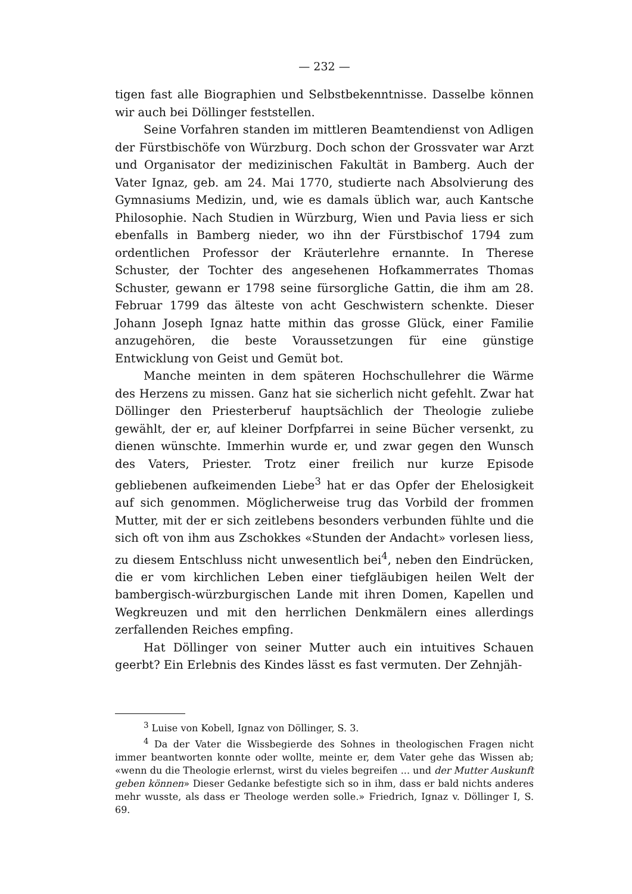— 232 —
tigen fast alle Biographien und Selbstbekenntnisse. Dasselbe können wir auch bei Döllinger feststellen.
Seine Vorfahren standen im mittleren Beamtendienst von Adligen der Fürstbischöfe von Würzburg. Doch schon der Grossvater war Arzt und Organisator der medizinischen Fakultät in Bamberg. Auch der Vater Ignaz, geb. am 24. Mai 1770, studierte nach Absolvierung des Gymnasiums Medizin, und, wie es damals üblich war, auch Kantsche Philosophie. Nach Studien in Würzburg, Wien und Pavia liess er sich ebenfalls in Bamberg nieder, wo ihn der Fürstbischof 1794 zum ordentlichen Professor der Kräuterlehre ernannte. In Therese Schuster, der Tochter des angesehenen Hofkammerrates Thomas Schuster, gewann er 1798 seine fürsorgliche Gattin, die ihm am 28. Februar 1799 das älteste von acht Geschwistern schenkte. Dieser Johann Joseph Ignaz hatte mithin das grosse Glück, einer Familie anzugehören, die beste Voraussetzungen für eine günstige Entwicklung von Geist und Gemüt bot.
Manche meinten in dem späteren Hochschullehrer die Wärme des Herzens zu missen. Ganz hat sie sicherlich nicht gefehlt. Zwar hat Döllinger den Priesterberuf hauptsächlich der Theologie zuliebe gewählt, der er, auf kleiner Dorfpfarrei in seine Bücher versenkt, zu dienen wünschte. Immerhin wurde er, und zwar gegen den Wunsch des Vaters, Priester. Trotz einer freilich nur kurze Episode gebliebenen aufkeimenden Liebe<sup>3</sup> hat er das Opfer der Ehelosigkeit auf sich genommen. Möglicherweise trug das Vorbild der frommen Mutter, mit der er sich zeitlebens besonders verbunden fühlte und die sich oft von ihm aus Zschokkes «Stunden der Andacht» vorlesen liess, zu diesem Entschluss nicht unwesentlich bei<sup>4</sup>, neben den Eindrücken, die er vom kirchlichen Leben einer tiefgläubigen heilen Welt der bambergisch-würzburgischen Lande mit ihren Domen, Kapellen und Wegkreuzen und mit den herrlichen Denkmälern eines allerdings zerfallenden Reiches empfing.
Hat Döllinger von seiner Mutter auch ein intuitives Schauen geerbt? Ein Erlebnis des Kindes lässt es fast vermuten. Der Zehnjäh-
<sup>3</sup> Luise von Kobell, Ignaz von Döllinger, S. 3.
<sup>4</sup> Da der Vater die Wissbegierde des Sohnes in theologischen Fragen nicht immer beantworten konnte oder wollte, meinte er, dem Vater gehe das Wissen ab; «wenn du die Theologie erlernst, wirst du vieles begreifen ... und der Mutter Auskunft geben können» Dieser Gedanke befestigte sich so in ihm, dass er bald nichts anderes mehr wusste, als dass er Theologe werden solle.» Friedrich, Ignaz v. Döllinger I, S. 69.